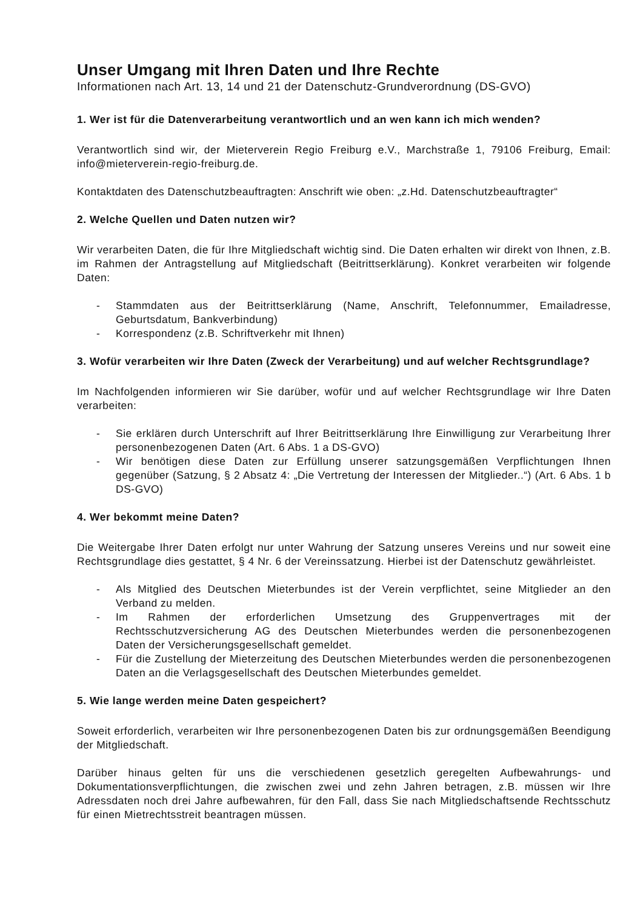Unser Umgang mit Ihren Daten und Ihre Rechte
Informationen nach Art. 13, 14 und 21 der Datenschutz-Grundverordnung (DS-GVO)
1. Wer ist für die Datenverarbeitung verantwortlich und an wen kann ich mich wenden?
Verantwortlich sind wir, der Mieterverein Regio Freiburg e.V., Marchstraße 1, 79106 Freiburg, Email: info@mieterverein-regio-freiburg.de.
Kontaktdaten des Datenschutzbeauftragten: Anschrift wie oben: „z.Hd. Datenschutzbeauftragter“
2. Welche Quellen und Daten nutzen wir?
Wir verarbeiten Daten, die für Ihre Mitgliedschaft wichtig sind. Die Daten erhalten wir direkt von Ihnen, z.B. im Rahmen der Antragstellung auf Mitgliedschaft (Beitrittserklärung). Konkret verarbeiten wir folgende Daten:
- Stammdaten aus der Beitrittserklärung (Name, Anschrift, Telefonnummer, Emailadresse, Geburtsdatum, Bankverbindung)
- Korrespondenz (z.B. Schriftverkehr mit Ihnen)
3. Wofür verarbeiten wir Ihre Daten (Zweck der Verarbeitung) und auf welcher Rechtsgrundlage?
Im Nachfolgenden informieren wir Sie darüber, wofür und auf welcher Rechtsgrundlage wir Ihre Daten verarbeiten:
- Sie erklären durch Unterschrift auf Ihrer Beitrittserklärung Ihre Einwilligung zur Verarbeitung Ihrer personenbezogenen Daten (Art. 6 Abs. 1 a DS-GVO)
- Wir benötigen diese Daten zur Erfüllung unserer satzungsgemäßen Verpflichtungen Ihnen gegenüber (Satzung, § 2 Absatz 4: „Die Vertretung der Interessen der Mitglieder..“) (Art. 6 Abs. 1 b DS-GVO)
4. Wer bekommt meine Daten?
Die Weitergabe Ihrer Daten erfolgt nur unter Wahrung der Satzung unseres Vereins und nur soweit eine Rechtsgrundlage dies gestattet, § 4 Nr. 6 der Vereinssatzung. Hierbei ist der Datenschutz gewährleistet.
- Als Mitglied des Deutschen Mieterbundes ist der Verein verpflichtet, seine Mitglieder an den Verband zu melden.
- Im Rahmen der erforderlichen Umsetzung des Gruppenvertrages mit der Rechtsschutzversicherung AG des Deutschen Mieterbundes werden die personenbezogenen Daten der Versicherungsgesellschaft gemeldet.
- Für die Zustellung der Mieterzeitung des Deutschen Mieterbundes werden die personenbezogenen Daten an die Verlagsgesellschaft des Deutschen Mieterbundes gemeldet.
5. Wie lange werden meine Daten gespeichert?
Soweit erforderlich, verarbeiten wir Ihre personenbezogenen Daten bis zur ordnungsgemäßen Beendigung der Mitgliedschaft.
Darüber hinaus gelten für uns die verschiedenen gesetzlich geregelten Aufbewahrungs- und Dokumentationsverpflichtungen, die zwischen zwei und zehn Jahren betragen, z.B. müssen wir Ihre Adressdaten noch drei Jahre aufbewahren, für den Fall, dass Sie nach Mitgliedschaftsende Rechtsschutz für einen Mietrechtsstreit beantragen müssen.